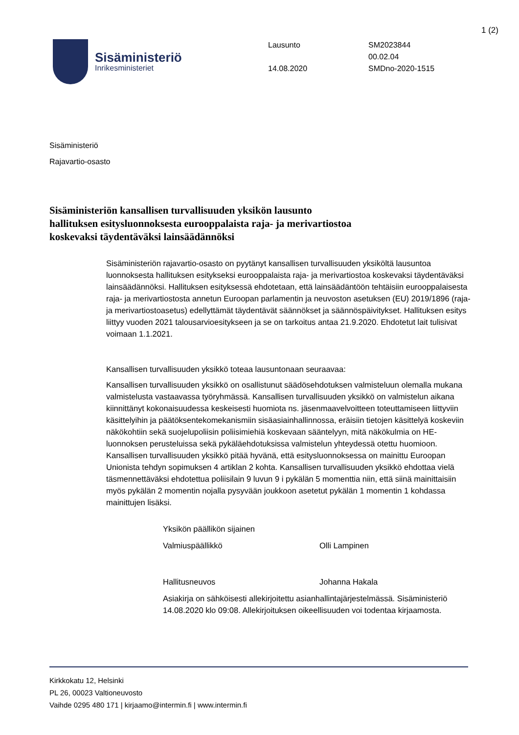1 (2)
Sisäministeriö
Inrikesministeriet
Lausunto
14.08.2020
SM2023844
00.02.04
SMDno-2020-1515
Sisäministeriö
Rajavartio-osasto
Sisäministeriön kansallisen turvallisuuden yksikön lausunto hallituksen esitysluonnoksesta eurooppalaista raja- ja merivartiostoa koskevaksi täydentäväksi lainsäädännöksi
Sisäministeriön rajavartio-osasto on pyytänyt kansallisen turvallisuuden yksiköltä lausuntoa luonnoksesta hallituksen esitykseksi eurooppalaista raja- ja merivartiostoa koskevaksi täydentäväksi lainsäädännöksi. Hallituksen esityksessä ehdotetaan, että lainsäädäntöön tehtäisiin eurooppalaisesta raja- ja merivartiostosta annetun Euroopan parlamentin ja neuvoston asetuksen (EU) 2019/1896 (raja- ja merivartiostoasetus) edellyttämät täydentävät säännökset ja säännöspäivitykset. Hallituksen esitys liittyy vuoden 2021 talousarvioesitykseen ja se on tarkoitus antaa 21.9.2020. Ehdotetut lait tulisivat voimaan 1.1.2021.
Kansallisen turvallisuuden yksikkö toteaa lausuntonaan seuraavaa:
Kansallisen turvallisuuden yksikkö on osallistunut säädösehdotuksen valmisteluun olemalla mukana valmistelusta vastaavassa työryhmässä. Kansallisen turvallisuuden yksikkö on valmistelun aikana kiinnittänyt kokonaisuudessa keskeisesti huomiota ns. jäsenmaavelvoitteen toteuttamiseen liittyviin käsittelyihin ja päätöksentekomekanismiin sisäasiainhallinnossa, eräisiin tietojen käsittelyä koskeviin näkökohtiin sekä suojelupoliisin poliisimiehiä koskevaan sääntelyyn, mitä näkökulmia on HE-luonnoksen perusteluissa sekä pykäläehdotuksissa valmistelun yhteydessä otettu huomioon. Kansallisen turvallisuuden yksikkö pitää hyvänä, että esitysluonnoksessa on mainittu Euroopan Unionista tehdyn sopimuksen 4 artiklan 2 kohta. Kansallisen turvallisuuden yksikkö ehdottaa vielä täsmennettäväksi ehdotettua poliisilain 9 luvun 9 i pykälän 5 momenttia niin, että siinä mainittaisiin myös pykälän 2 momentin nojalla pysyvään joukkoon asetetut pykälän 1 momentin 1 kohdassa mainittujen lisäksi.
Yksikön päällikön sijainen
Valmiuspäällikkö Olli Lampinen
Hallitusneuvos Johanna Hakala
Asiakirja on sähköisesti allekirjoitettu asianhallintajärjestelmässä. Sisäministeriö 14.08.2020 klo 09:08. Allekirjoituksen oikeellisuuden voi todentaa kirjaamosta.
Kirkkokatu 12, Helsinki
PL 26, 00023 Valtioneuvosto
Vaihde 0295 480 171 | kirjaamo@intermin.fi | www.intermin.fi